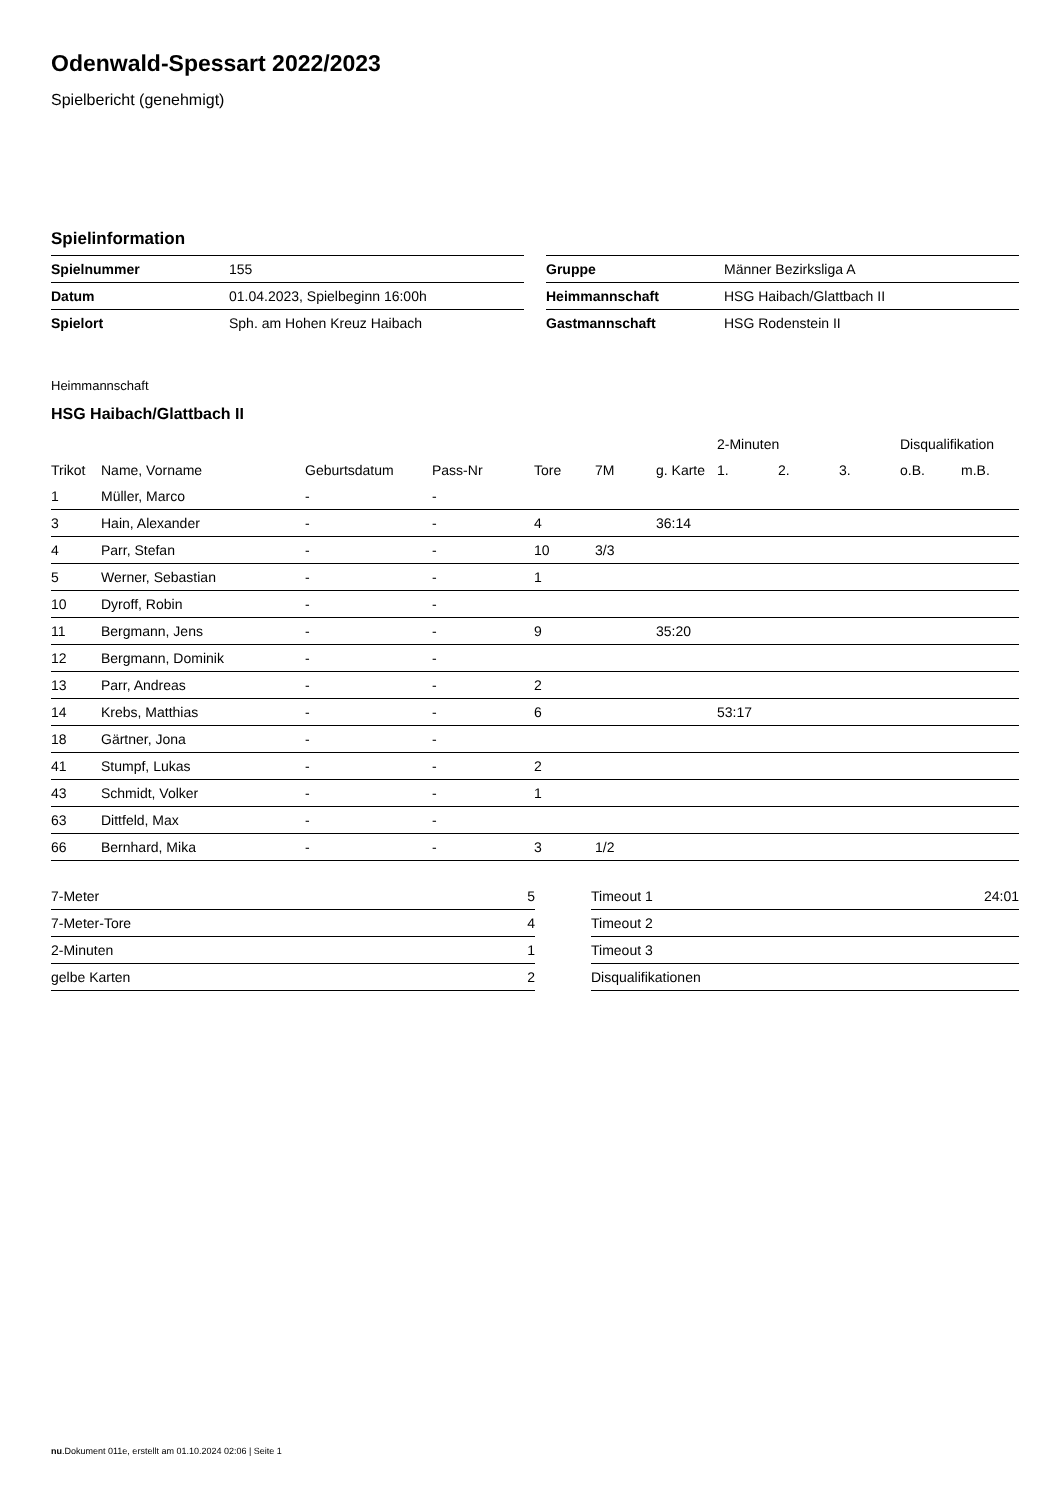Odenwald-Spessart 2022/2023
Spielbericht (genehmigt)
Spielinformation
| Spielnummer | 155 |
| Datum | 01.04.2023, Spielbeginn 16:00h |
| Spielort | Sph. am Hohen Kreuz Haibach |
| Gruppe | Männer Bezirksliga A |
| Heimmannschaft | HSG Haibach/Glattbach II |
| Gastmannschaft | HSG Rodenstein II |
Heimmannschaft
HSG Haibach/Glattbach II
| | | | | | | | 2-Minuten | | | Disqualifikation | |
| --- | --- | --- | --- | --- | --- | --- | --- | --- | --- | --- | --- |
| Trikot | Name, Vorname | Geburtsdatum | Pass-Nr | Tore | 7M | g. Karte | 1. | 2. | 3. | o.B. | m.B. |
| 1 | Müller, Marco | - | - | | | | | | | | |
| 3 | Hain, Alexander | - | - | 4 | | 36:14 | | | | | |
| 4 | Parr, Stefan | - | - | 10 | 3/3 | | | | | | |
| 5 | Werner, Sebastian | - | - | 1 | | | | | | | |
| 10 | Dyroff, Robin | - | - | | | | | | | | |
| 11 | Bergmann, Jens | - | - | 9 | | 35:20 | | | | | |
| 12 | Bergmann, Dominik | - | - | | | | | | | | |
| 13 | Parr, Andreas | - | - | 2 | | | | | | | |
| 14 | Krebs, Matthias | - | - | 6 | | | 53:17 | | | | |
| 18 | Gärtner, Jona | - | - | | | | | | | | |
| 41 | Stumpf, Lukas | - | - | 2 | | | | | | | |
| 43 | Schmidt, Volker | - | - | 1 | | | | | | | |
| 63 | Dittfeld, Max | - | - | | | | | | | | |
| 66 | Bernhard, Mika | - | - | 3 | 1/2 | | | | | | |
| 7-Meter | 5 |
| 7-Meter-Tore | 4 |
| 2-Minuten | 1 |
| gelbe Karten | 2 |
| Timeout 1 | 24:01 |
| Timeout 2 | |
| Timeout 3 | |
| Disqualifikationen | |
nu.Dokument 011e, erstellt am 01.10.2024 02:06 | Seite 1